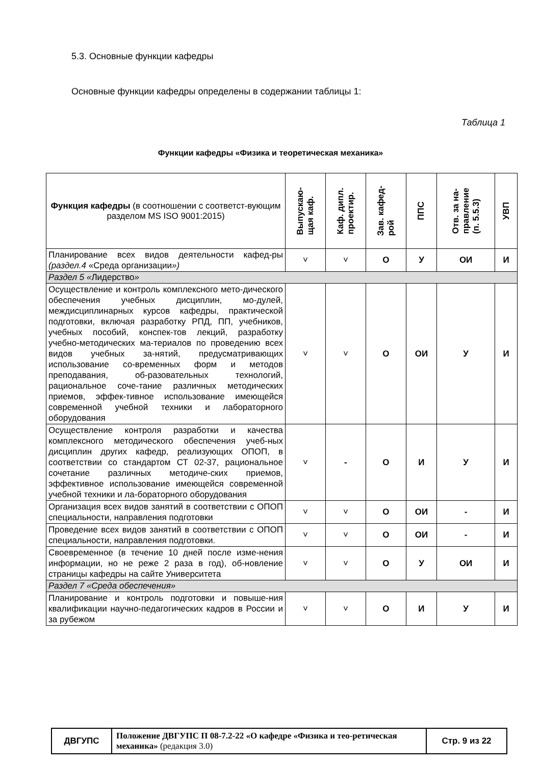5.3. Основные функции кафедры
Основные функции кафедры определены в содержании таблицы 1:
Таблица 1
Функции кафедры «Физика и теоретическая механика»
| Функция кафедры (в соотношении с соответст-вующим разделом MS ISO 9001:2015) | Выпускаю- щая каф. | Каф. дипл. проектир. | Зав. кафед- рой | ППС | Отв. за на- правление (п. 5.5.3) | УВП |
| --- | --- | --- | --- | --- | --- | --- |
| Планирование всех видов деятельности кафед-ры (раздел.4 «Среда организации ») | ˅ | ˅ | О | У | ОИ | И |
| Раздел 5 « Лидерство » | | | | | | |
| Осуществление и контроль комплексного мето-дического обеспечения учебных дисциплин, мо-дулей, междисциплинарных курсов кафедры, практической подготовки, включая разработку РПД, ПП, учебников, учебных пособий, конспек-тов лекций, разработку учебно-методических ма-териалов по проведению всех видов учебных за-нятий, предусматривающих использование со-временных форм и методов преподавания, об-разовательных технологий, рациональное соче-тание различных методических приемов, эффек-тивное использование имеющейся современной учебной техники и лабораторного оборудования | ˅ | ˅ | О | ОИ | У | И |
| Осуществление контроля разработки и качества комплексного методического обеспечения учеб-ных дисциплин других кафедр, реализующих ОПОП, в соответствии со стандартом СТ 02-37, рациональное сочетание различных методиче-ских приемов, эффективное использование имеющейся современной учебной техники и ла-бораторного оборудования | ˅ | - | О | И | У | И |
| Организация всех видов занятий в соответствии с ОПОП специальности, направления подготовки | ˅ | ˅ | О | ОИ | - | И |
| Проведение всех видов занятий в соответствии с ОПОП специальности, направления подготовки. | ˅ | ˅ | О | ОИ | - | И |
| Своевременное (в течение 10 дней после изме-нения информации, но не реже 2 раза в год), об-новление страницы кафедры на сайте Университета | ˅ | ˅ | О | У | ОИ | И |
| Раздел 7 «Среда обеспечения» | | | | | | |
| Планирование и контроль подготовки и повыше-ния квалификации научно-педагогических кадров в России и за рубежом | ˅ | ˅ | О | И | У | И |
| ДВГУПС | Положение ДВГУПС П 08-7.2-22 «О кафедре «Физика и тео-ретическая механика» (редакция 3.0) | Стр. 9 из 22 |